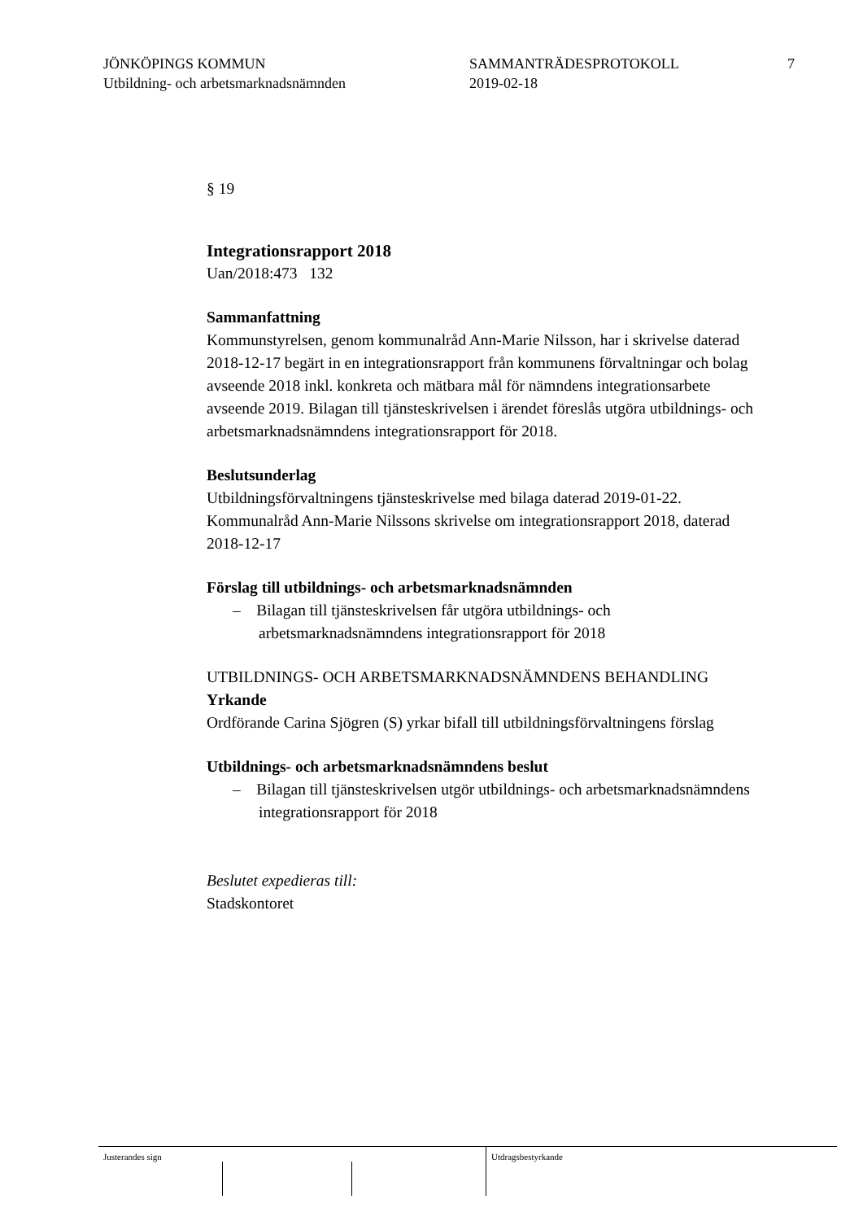JÖNKÖPINGS KOMMUN
Utbildning- och arbetsmarknadsnämnden
SAMMANTRÄDESPROTOKOLL
2019-02-18
7
§ 19
Integrationsrapport 2018
Uan/2018:473 132
Sammanfattning
Kommunstyrelsen, genom kommunalråd Ann-Marie Nilsson, har i skrivelse daterad 2018-12-17 begärt in en integrationsrapport från kommunens förvaltningar och bolag avseende 2018 inkl. konkreta och mätbara mål för nämndens integrationsarbete avseende 2019. Bilagan till tjänsteskrivelsen i ärendet föreslås utgöra utbildnings- och arbetsmarknadsnämndens integrationsrapport för 2018.
Beslutsunderlag
Utbildningsförvaltningens tjänsteskrivelse med bilaga daterad 2019-01-22.
Kommunalråd Ann-Marie Nilssons skrivelse om integrationsrapport 2018, daterad 2018-12-17
Förslag till utbildnings- och arbetsmarknadsnämnden
– Bilagan till tjänsteskrivelsen får utgöra utbildnings- och arbetsmarknadsnämndens integrationsrapport för 2018
UTBILDNINGS- OCH ARBETSMARKNADSNÄMNDENS BEHANDLING
Yrkande
Ordförande Carina Sjögren (S) yrkar bifall till utbildningsförvaltningens förslag
Utbildnings- och arbetsmarknadsnämndens beslut
– Bilagan till tjänsteskrivelsen utgör utbildnings- och arbetsmarknadsnämndens integrationsrapport för 2018
Beslutet expedieras till:
Stadskontoret
Justerandes sign Utdragsbestyrkande